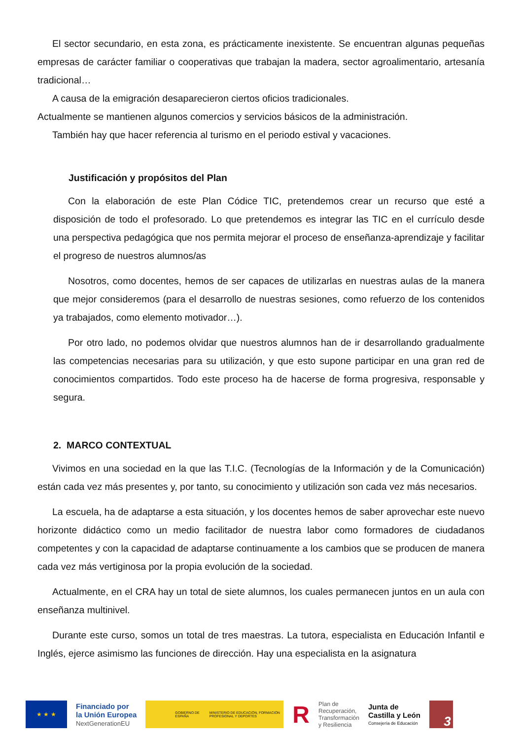El sector secundario, en esta zona, es prácticamente inexistente. Se encuentran algunas pequeñas empresas de carácter familiar o cooperativas que trabajan la madera, sector agroalimentario, artesanía tradicional…
A causa de la emigración desaparecieron ciertos oficios tradicionales.
Actualmente se mantienen algunos comercios y servicios básicos de la administración.
También hay que hacer referencia al turismo en el periodo estival y vacaciones.
Justificación y propósitos del Plan
Con la elaboración de este Plan Códice TIC, pretendemos crear un recurso que esté a disposición de todo el profesorado. Lo que pretendemos es integrar las TIC en el currículo desde una perspectiva pedagógica que nos permita mejorar el proceso de enseñanza-aprendizaje y facilitar el progreso de nuestros alumnos/as
Nosotros, como docentes, hemos de ser capaces de utilizarlas en nuestras aulas de la manera que mejor consideremos (para el desarrollo de nuestras sesiones, como refuerzo de los contenidos ya trabajados, como elemento motivador…).
Por otro lado, no podemos olvidar que nuestros alumnos han de ir desarrollando gradualmente las competencias necesarias para su utilización, y que esto supone participar en una gran red de conocimientos compartidos. Todo este proceso ha de hacerse de forma progresiva, responsable y segura.
2. MARCO CONTEXTUAL
Vivimos en una sociedad en la que las T.I.C. (Tecnologías de la Información y de la Comunicación) están cada vez más presentes y, por tanto, su conocimiento y utilización son cada vez más necesarios.
La escuela, ha de adaptarse a esta situación, y los docentes hemos de saber aprovechar este nuevo horizonte didáctico como un medio facilitador de nuestra labor como formadores de ciudadanos competentes y con la capacidad de adaptarse continuamente a los cambios que se producen de manera cada vez más vertiginosa por la propia evolución de la sociedad.
Actualmente, en el CRA hay un total de siete alumnos, los cuales permanecen juntos en un aula con enseñanza multinivel.
Durante este curso, somos un total de tres maestras. La tutora, especialista en Educación Infantil e Inglés, ejerce asimismo las funciones de dirección. Hay una especialista en la asignatura
★ ★ ★
Financiado por
la Unión Europea
NextGenerationEU
GOBIERNO DE ESPAÑA MINISTERIO DE EDUCACIÓN, FORMACIÓN PROFESIONAL Y DEPORTES
R
Plan de
Recuperación,
Transformación
y Resiliencia
Junta de
Castilla y León
Consejería de Educación
3